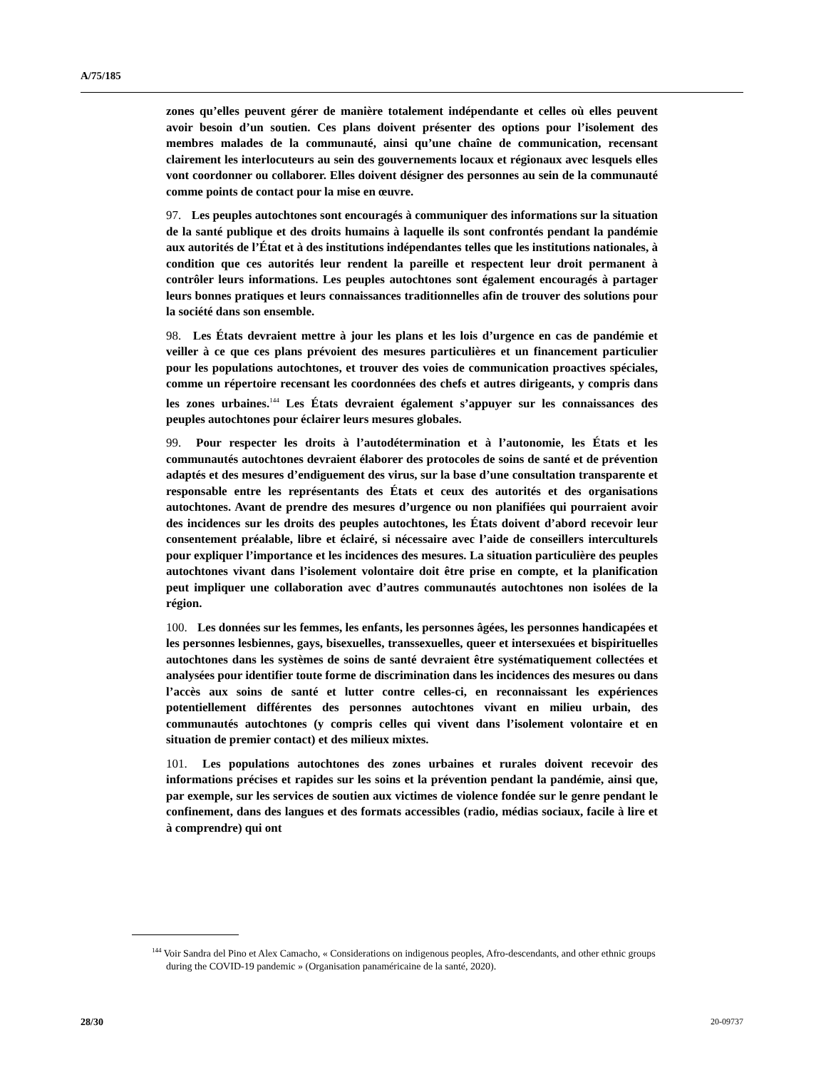A/75/185
zones qu’elles peuvent gérer de manière totalement indépendante et celles où elles peuvent avoir besoin d’un soutien. Ces plans doivent présenter des options pour l’isolement des membres malades de la communauté, ainsi qu’une chaîne de communication, recensant clairement les interlocuteurs au sein des gouvernements locaux et régionaux avec lesquels elles vont coordonner ou collaborer. Elles doivent désigner des personnes au sein de la communauté comme points de contact pour la mise en œuvre.
97. Les peuples autochtones sont encouragés à communiquer des informations sur la situation de la santé publique et des droits humains à laquelle ils sont confrontés pendant la pandémie aux autorités de l’État et à des institutions indépendantes telles que les institutions nationales, à condition que ces autorités leur rendent la pareille et respectent leur droit permanent à contrôler leurs informations. Les peuples autochtones sont également encouragés à partager leurs bonnes pratiques et leurs connaissances traditionnelles afin de trouver des solutions pour la société dans son ensemble.
98. Les États devraient mettre à jour les plans et les lois d’urgence en cas de pandémie et veiller à ce que ces plans prévoient des mesures particulières et un financement particulier pour les populations autochtones, et trouver des voies de communication proactives spéciales, comme un répertoire recensant les coordonnées des chefs et autres dirigeants, y compris dans les zones urbaines.<sup>144</sup> Les États devraient également s’appuyer sur les connaissances des peuples autochtones pour éclairer leurs mesures globales.
99. Pour respecter les droits à l’autodétermination et à l’autonomie, les États et les communautés autochtones devraient élaborer des protocoles de soins de santé et de prévention adaptés et des mesures d’endiguement des virus, sur la base d’une consultation transparente et responsable entre les représentants des États et ceux des autorités et des organisations autochtones. Avant de prendre des mesures d’urgence ou non planifiées qui pourraient avoir des incidences sur les droits des peuples autochtones, les États doivent d’abord recevoir leur consentement préalable, libre et éclairé, si nécessaire avec l’aide de conseillers interculturels pour expliquer l’importance et les incidences des mesures. La situation particulière des peuples autochtones vivant dans l’isolement volontaire doit être prise en compte, et la planification peut impliquer une collaboration avec d’autres communautés autochtones non isolées de la région.
100. Les données sur les femmes, les enfants, les personnes âgées, les personnes handicapées et les personnes lesbiennes, gays, bisexuelles, transsexuelles, queer et intersexuées et bispirituelles autochtones dans les systèmes de soins de santé devraient être systématiquement collectées et analysées pour identifier toute forme de discrimination dans les incidences des mesures ou dans l’accès aux soins de santé et lutter contre celles-ci, en reconnaissant les expériences potentiellement différentes des personnes autochtones vivant en milieu urbain, des communautés autochtones (y compris celles qui vivent dans l’isolement volontaire et en situation de premier contact) et des milieux mixtes.
101. Les populations autochtones des zones urbaines et rurales doivent recevoir des informations précises et rapides sur les soins et la prévention pendant la pandémie, ainsi que, par exemple, sur les services de soutien aux victimes de violence fondée sur le genre pendant le confinement, dans des langues et des formats accessibles (radio, médias sociaux, facile à lire et à comprendre) qui ont
<sup>144</sup> Voir Sandra del Pino et Alex Camacho, « Considerations on indigenous peoples, Afro-descendants, and other ethnic groups during the COVID-19 pandemic » (Organisation panaméricaine de la santé, 2020).
28/30 20-09737